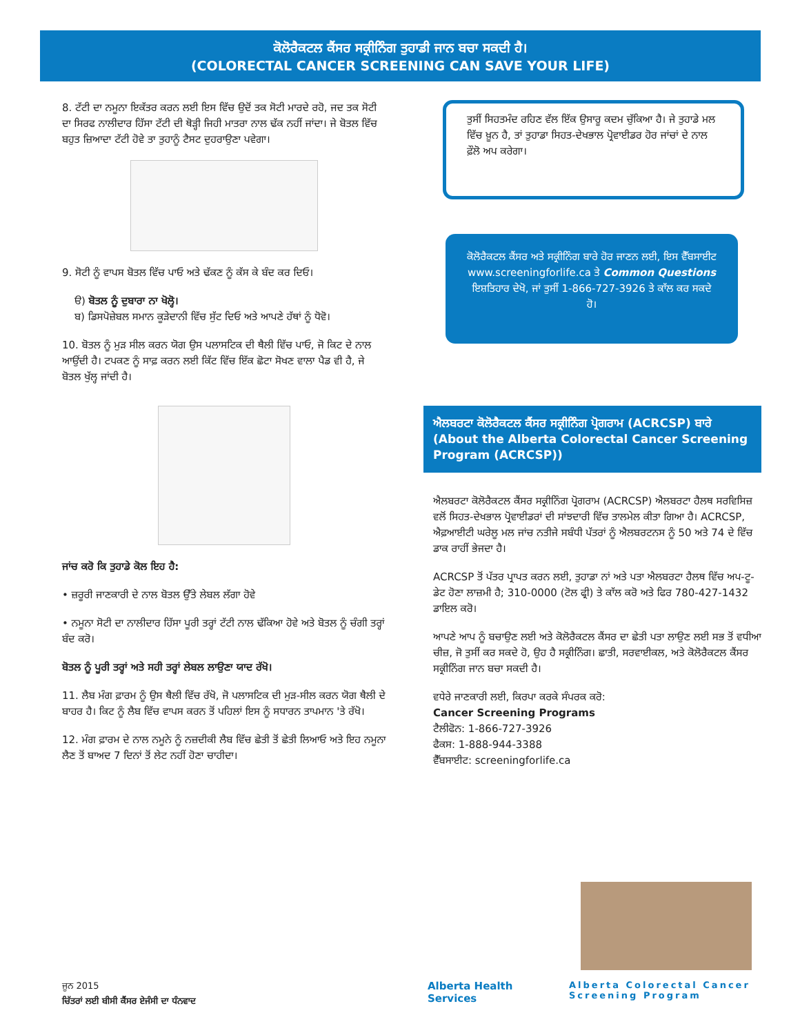ਕੋਲੋਰੈਕਟਲ ਕੈਂਸਰ ਸਕ੍ਰੀਨਿੰਗ ਤੁਹਾਡੀ ਜਾਨ ਬਚਾ ਸਕਦੀ ਹੈ।
(COLORECTAL CANCER SCREENING CAN SAVE YOUR LIFE)
8. ਟੱਟੀ ਦਾ ਨਮੂਨਾ ਇਕੱਤਰ ਕਰਨ ਲਈ ਇਸ ਵਿੱਚ ਉਦੋਂ ਤਕ ਸੋਟੀ ਮਾਰਦੇ ਰਹੋ, ਜਦ ਤਕ ਸੋਟੀ ਦਾ ਸਿਰਫ ਨਾਲੀਦਾਰ ਹਿੱਸਾ ਟੱਟੀ ਦੀ ਥੋੜ੍ਹੀ ਜਿਹੀ ਮਾਤਰਾ ਨਾਲ ਢੱਕ ਨਹੀਂ ਜਾਂਦਾ। ਜੇ ਬੋਤਲ ਵਿੱਚ ਬਹੁਤ ਜ਼ਿਆਦਾ ਟੱਟੀ ਹੋਵੇ ਤਾ ਤੁਹਾਨੂੰ ਟੈਸਟ ਦੁਹਰਾਉਣਾ ਪਵੇਗਾ।
9. ਸੋਟੀ ਨੂੰ ਵਾਪਸ ਬੋਤਲ ਵਿੱਚ ਪਾਓ ਅਤੇ ਢੱਕਣ ਨੂੰ ਕੱਸ ਕੇ ਬੰਦ ਕਰ ਦਿਓ।
ੳ) ਬੋਤਲ ਨੂੰ ਦੁਬਾਰਾ ਨਾ ਖੋਲ੍ਹੋ।
ਬ) ਡਿਸਪੋਜ਼ੇਬਲ ਸਮਾਨ ਕੂੜੇਦਾਨੀ ਵਿੱਚ ਸੁੱਟ ਦਿਓ ਅਤੇ ਆਪਣੇ ਹੱਥਾਂ ਨੂੰ ਧੋਵੋ।
10. ਬੋਤਲ ਨੂੰ ਮੁੜ ਸੀਲ ਕਰਨ ਯੋਗ ਉਸ ਪਲਾਸਟਿਕ ਦੀ ਥੈਲੀ ਵਿੱਚ ਪਾਓ, ਜੋ ਕਿਟ ਦੇ ਨਾਲ ਆਉਂਦੀ ਹੈ। ਟਪਕਣ ਨੂੰ ਸਾਫ਼ ਕਰਨ ਲਈ ਕਿੱਟ ਵਿੱਚ ਇੱਕ ਛੋਟਾ ਸੋਖਣ ਵਾਲਾ ਪੈਡ ਵੀ ਹੈ, ਜੇ ਬੋਤਲ ਖੁੱਲ੍ਹ ਜਾਂਦੀ ਹੈ।
ਜਾਂਚ ਕਰੋ ਕਿ ਤੁਹਾਡੇ ਕੋਲ ਇਹ ਹੈ:
• ਜ਼ਰੂਰੀ ਜਾਣਕਾਰੀ ਦੇ ਨਾਲ ਬੋਤਲ ਉੱਤੇ ਲੇਬਲ ਲੱਗਾ ਹੋਵੇ
• ਨਮੂਨਾ ਸੋਟੀ ਦਾ ਨਾਲੀਦਾਰ ਹਿੱਸਾ ਪੂਰੀ ਤਰ੍ਹਾਂ ਟੱਟੀ ਨਾਲ ਢੱਕਿਆ ਹੋਵੇ ਅਤੇ ਬੋਤਲ ਨੂੰ ਚੰਗੀ ਤਰ੍ਹਾਂ ਬੰਦ ਕਰੋ।
ਬੋਤਲ ਨੂੰ ਪੂਰੀ ਤਰ੍ਹਾਂ ਅਤੇ ਸਹੀ ਤਰ੍ਹਾਂ ਲੇਬਲ ਲਾਉਣਾ ਯਾਦ ਰੱਖੋ।
11. ਲੈਬ ਮੰਗ ਫ਼ਾਰਮ ਨੂੰ ਉਸ ਥੈਲੀ ਵਿੱਚ ਰੱਖੋ, ਜੋ ਪਲਾਸਟਿਕ ਦੀ ਮੁੜ-ਸੀਲ ਕਰਨ ਯੋਗ ਥੈਲੀ ਦੇ ਬਾਹਰ ਹੈ। ਕਿਟ ਨੂੰ ਲੈਬ ਵਿੱਚ ਵਾਪਸ ਕਰਨ ਤੋਂ ਪਹਿਲਾਂ ਇਸ ਨੂੰ ਸਧਾਰਨ ਤਾਪਮਾਨ 'ਤੇ ਰੱਖੋ।
12. ਮੰਗ ਫ਼ਾਰਮ ਦੇ ਨਾਲ ਨਮੂਨੇ ਨੂੰ ਨਜ਼ਦੀਕੀ ਲੈਬ ਵਿੱਚ ਛੇਤੀ ਤੋਂ ਛੇਤੀ ਲਿਆਓ ਅਤੇ ਇਹ ਨਮੂਨਾ ਲੈਣ ਤੋਂ ਬਾਅਦ 7 ਦਿਨਾਂ ਤੋਂ ਲੇਟ ਨਹੀਂ ਹੋਣਾ ਚਾਹੀਦਾ।
ਤੁਸੀਂ ਸਿਹਤਮੰਦ ਰਹਿਣ ਵੱਲ ਇੱਕ ਉਸਾਰੂ ਕਦਮ ਚੁੱਕਿਆ ਹੈ। ਜੇ ਤੁਹਾਡੇ ਮਲ ਵਿੱਚ ਖ਼ੂਨ ਹੈ, ਤਾਂ ਤੁਹਾਡਾ ਸਿਹਤ-ਦੇਖਭਾਲ ਪ੍ਰੋਵਾਈਡਰ ਹੋਰ ਜਾਂਚਾਂ ਦੇ ਨਾਲ ਫ਼ੌਲੋ ਅਪ ਕਰੇਗਾ।
ਕੋਲੋਰੈਕਟਲ ਕੈਂਸਰ ਅਤੇ ਸਕ੍ਰੀਨਿੰਗ ਬਾਰੇ ਹੋਰ ਜਾਣਨ ਲਈ, ਇਸ ਵੈੱਬਸਾਈਟ www.screeningforlife.ca ਤੇ Common Questions ਇਸ਼ਤਿਹਾਰ ਦੇਖੋ, ਜਾਂ ਤੁਸੀਂ 1-866-727-3926 ਤੇ ਕਾੱਲ ਕਰ ਸਕਦੇ ਹੋ।
ਐਲਬਰਟਾ ਕੋਲੋਰੈਕਟਲ ਕੈਂਸਰ ਸਕ੍ਰੀਨਿੰਗ ਪ੍ਰੋਗਰਾਮ (ACRCSP) ਬਾਰੇ
(About the Alberta Colorectal Cancer Screening Program (ACRCSP))
ਐਲਬਰਟਾ ਕੋਲੋਰੈਕਟਲ ਕੈਂਸਰ ਸਕ੍ਰੀਨਿੰਗ ਪ੍ਰੋਗਰਾਮ (ACRCSP) ਐਲਬਰਟਾ ਹੈਲਥ ਸਰਵਿਸਿਜ਼ ਵਲੋਂ ਸਿਹਤ-ਦੇਖਭਾਲ ਪ੍ਰੋਵਾਈਡਰਾਂ ਦੀ ਸਾਂਝਦਾਰੀ ਵਿੱਚ ਤਾਲਮੇਲ ਕੀਤਾ ਗਿਆ ਹੈ। ACRCSP, ਐਫ਼ਆਈਟੀ ਘਰੇਲੂ ਮਲ ਜਾਂਚ ਨਤੀਜੇ ਸਬੰਧੀ ਪੱਤਰਾਂ ਨੂੰ ਐਲਬਰਟਨਸ ਨੂੰ 50 ਅਤੇ 74 ਦੇ ਵਿੱਚ ਡਾਕ ਰਾਹੀਂ ਭੇਜਦਾ ਹੈ।
ACRCSP ਤੋਂ ਪੱਤਰ ਪ੍ਰਾਪਤ ਕਰਨ ਲਈ, ਤੁਹਾਡਾ ਨਾਂ ਅਤੇ ਪਤਾ ਐਲਬਰਟਾ ਹੈਲਥ ਵਿੱਚ ਅਪ-ਟੂ-ਡੇਟ ਹੋਣਾ ਲਾਜ਼ਮੀ ਹੈ; 310-0000 (ਟੋਲ ਫ੍ਰੀ) ਤੇ ਕਾੱਲ ਕਰੋ ਅਤੇ ਫਿਰ 780-427-1432 ਡਾਇਲ ਕਰੋ।
ਆਪਣੇ ਆਪ ਨੂੰ ਬਚਾਉਣ ਲਈ ਅਤੇ ਕੋਲੋਰੈਕਟਲ ਕੈਂਸਰ ਦਾ ਛੇਤੀ ਪਤਾ ਲਾਉਣ ਲਈ ਸਭ ਤੋਂ ਵਧੀਆ ਚੀਜ਼, ਜੋ ਤੁਸੀਂ ਕਰ ਸਕਦੇ ਹੋ, ਉਹ ਹੈ ਸਕ੍ਰੀਨਿੰਗ। ਛਾਤੀ, ਸਰਵਾਈਕਲ, ਅਤੇ ਕੋਲੋਰੈਕਟਲ ਕੈਂਸਰ ਸਕ੍ਰੀਨਿੰਗ ਜਾਨ ਬਚਾ ਸਕਦੀ ਹੈ।
ਵਧੇਰੇ ਜਾਣਕਾਰੀ ਲਈ, ਕਿਰਪਾ ਕਰਕੇ ਸੰਪਰਕ ਕਰੋ:
Cancer Screening Programs
ਟੈਲੀਫੋਨ: 1-866-727-3926
ਫੈਕਸ: 1-888-944-3388
ਵੈੱਬਸਾਈਟ: screeningforlife.ca
ਜੂਨ 2015
ਚਿੱਤਰਾਂ ਲਈ ਬੀਸੀ ਕੈਂਸਰ ਏਜੰਸੀ ਦਾ ਧੰਨਵਾਦ
Alberta Health
Services
Alberta Colorectal Cancer
Screening Program